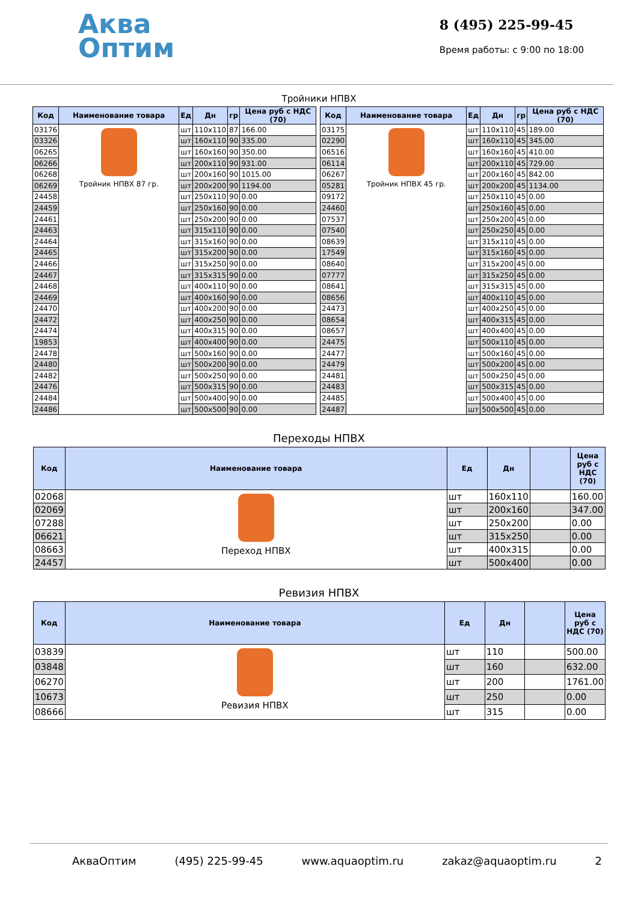Аква
Оптим
8 (495) 225-99-45
Время работы: с 9:00 по 18:00
Тройники НПВХ
| Код | Наименование товара | Ед | Дн | гр | Цена руб с НДС (70) |
| --- | --- | --- | --- | --- | --- |
| 03176 | Тройник НПВХ 87 гр. | шт | 110x110 | 87 | 166.00 |
| 03326 | | шт | 160x110 | 90 | 335.00 |
| 06265 | | шт | 160x160 | 90 | 350.00 |
| 06266 | | шт | 200x110 | 90 | 931.00 |
| 06268 | | шт | 200x160 | 90 | 1015.00 |
| 06269 | | шт | 200x200 | 90 | 1194.00 |
| 24458 | | шт | 250x110 | 90 | 0.00 |
| 24459 | | шт | 250x160 | 90 | 0.00 |
| 24461 | | шт | 250x200 | 90 | 0.00 |
| 24463 | | шт | 315x110 | 90 | 0.00 |
| 24464 | | шт | 315x160 | 90 | 0.00 |
| 24465 | | шт | 315x200 | 90 | 0.00 |
| 24466 | | шт | 315x250 | 90 | 0.00 |
| 24467 | | шт | 315x315 | 90 | 0.00 |
| 24468 | | шт | 400x110 | 90 | 0.00 |
| 24469 | | шт | 400x160 | 90 | 0.00 |
| 24470 | | шт | 400x200 | 90 | 0.00 |
| 24472 | | шт | 400x250 | 90 | 0.00 |
| 24474 | | шт | 400x315 | 90 | 0.00 |
| 19853 | | шт | 400x400 | 90 | 0.00 |
| 24478 | | шт | 500x160 | 90 | 0.00 |
| 24480 | | шт | 500x200 | 90 | 0.00 |
| 24482 | | шт | 500x250 | 90 | 0.00 |
| 24476 | | шт | 500x315 | 90 | 0.00 |
| 24484 | | шт | 500x400 | 90 | 0.00 |
| 24486 | | шт | 500x500 | 90 | 0.00 |
| Код | Наименование товара | Ед | Дн | гр | Цена руб с НДС (70) |
| --- | --- | --- | --- | --- | --- |
| 03175 | Тройник НПВХ 45 гр. | шт | 110x110 | 45 | 189.00 |
| 02290 | | шт | 160x110 | 45 | 345.00 |
| 06516 | | шт | 160x160 | 45 | 410.00 |
| 06114 | | шт | 200x110 | 45 | 729.00 |
| 06267 | | шт | 200x160 | 45 | 842.00 |
| 05281 | | шт | 200x200 | 45 | 1134.00 |
| 09172 | | шт | 250x110 | 45 | 0.00 |
| 24460 | | шт | 250x160 | 45 | 0.00 |
| 07537 | | шт | 250x200 | 45 | 0.00 |
| 07540 | | шт | 250x250 | 45 | 0.00 |
| 08639 | | шт | 315x110 | 45 | 0.00 |
| 17549 | | шт | 315x160 | 45 | 0.00 |
| 08640 | | шт | 315x200 | 45 | 0.00 |
| 07777 | | шт | 315x250 | 45 | 0.00 |
| 08641 | | шт | 315x315 | 45 | 0.00 |
| 08656 | | шт | 400x110 | 45 | 0.00 |
| 24473 | | шт | 400x250 | 45 | 0.00 |
| 08654 | | шт | 400x315 | 45 | 0.00 |
| 08657 | | шт | 400x400 | 45 | 0.00 |
| 24475 | | шт | 500x110 | 45 | 0.00 |
| 24477 | | шт | 500x160 | 45 | 0.00 |
| 24479 | | шт | 500x200 | 45 | 0.00 |
| 24481 | | шт | 500x250 | 45 | 0.00 |
| 24483 | | шт | 500x315 | 45 | 0.00 |
| 24485 | | шт | 500x400 | 45 | 0.00 |
| 24487 | | шт | 500x500 | 45 | 0.00 |
Переходы НПВХ
| Код | Наименование товара | Ед | Дн | | Цена руб с НДС (70) |
| --- | --- | --- | --- | --- | --- |
| 02068 | Переход НПВХ | шт | 160x110 | | 160.00 |
| 02069 | | шт | 200x160 | | 347.00 |
| 07288 | | шт | 250x200 | | 0.00 |
| 06621 | | шт | 315x250 | | 0.00 |
| 08663 | | шт | 400x315 | | 0.00 |
| 24457 | | шт | 500x400 | | 0.00 |
Ревизия НПВХ
| Код | Наименование товара | Ед | Дн | | Цена руб с НДС (70) |
| --- | --- | --- | --- | --- | --- |
| 03839 | Ревизия НПВХ | шт | 110 | | 500.00 |
| 03848 | | шт | 160 | | 632.00 |
| 06270 | | шт | 200 | | 1761.00 |
| 10673 | | шт | 250 | | 0.00 |
| 08666 | | шт | 315 | | 0.00 |
АкваОптим (495) 225-99-45 www.aquaoptim.ru zakaz@aquaoptim.ru 2